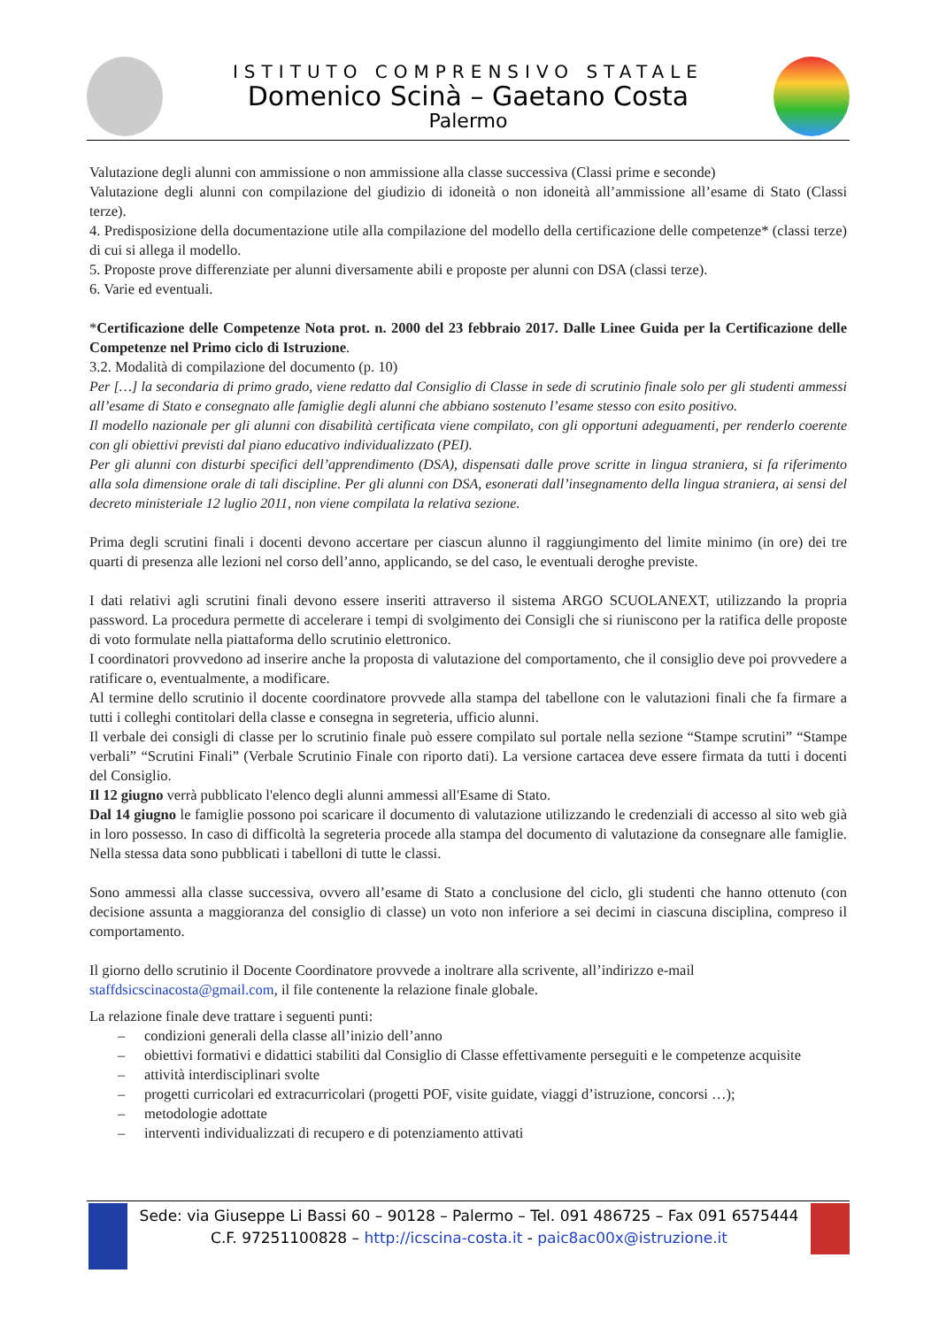ISTITUTO COMPRENSIVO STATALE
Domenico Scinà – Gaetano Costa
Palermo
Valutazione degli alunni con ammissione o non ammissione alla classe successiva (Classi prime e seconde)
Valutazione degli alunni con compilazione del giudizio di idoneità o non idoneità all’ammissione all’esame di Stato (Classi terze).
4. Predisposizione della documentazione utile alla compilazione del modello della certificazione delle competenze* (classi terze) di cui si allega il modello.
5. Proposte prove differenziate per alunni diversamente abili e proposte per alunni con DSA (classi terze).
6. Varie ed eventuali.
*Certificazione delle Competenze Nota prot. n. 2000 del 23 febbraio 2017. Dalle Linee Guida per la Certificazione delle Competenze nel Primo ciclo di Istruzione.
3.2. Modalità di compilazione del documento (p. 10)
Per […] la secondaria di primo grado, viene redatto dal Consiglio di Classe in sede di scrutinio finale solo per gli studenti ammessi all’esame di Stato e consegnato alle famiglie degli alunni che abbiano sostenuto l’esame stesso con esito positivo.
Il modello nazionale per gli alunni con disabilità certificata viene compilato, con gli opportuni adeguamenti, per renderlo coerente con gli obiettivi previsti dal piano educativo individualizzato (PEI).
Per gli alunni con disturbi specifici dell’apprendimento (DSA), dispensati dalle prove scritte in lingua straniera, si fa riferimento alla sola dimensione orale di tali discipline. Per gli alunni con DSA, esonerati dall’insegnamento della lingua straniera, ai sensi del decreto ministeriale 12 luglio 2011, non viene compilata la relativa sezione.
Prima degli scrutini finali i docenti devono accertare per ciascun alunno il raggiungimento del limite minimo (in ore) dei tre quarti di presenza alle lezioni nel corso dell’anno, applicando, se del caso, le eventuali deroghe previste.
I dati relativi agli scrutini finali devono essere inseriti attraverso il sistema ARGO SCUOLANEXT, utilizzando la propria password. La procedura permette di accelerare i tempi di svolgimento dei Consigli che si riuniscono per la ratifica delle proposte di voto formulate nella piattaforma dello scrutinio elettronico.
I coordinatori provvedono ad inserire anche la proposta di valutazione del comportamento, che il consiglio deve poi provvedere a ratificare o, eventualmente, a modificare.
Al termine dello scrutinio il docente coordinatore provvede alla stampa del tabellone con le valutazioni finali che fa firmare a tutti i colleghi contitolari della classe e consegna in segreteria, ufficio alunni.
Il verbale dei consigli di classe per lo scrutinio finale può essere compilato sul portale nella sezione “Stampe scrutini” “Stampe verbali” “Scrutini Finali” (Verbale Scrutinio Finale con riporto dati). La versione cartacea deve essere firmata da tutti i docenti del Consiglio.
Il 12 giugno verrà pubblicato l'elenco degli alunni ammessi all'Esame di Stato.
Dal 14 giugno le famiglie possono poi scaricare il documento di valutazione utilizzando le credenziali di accesso al sito web già in loro possesso. In caso di difficoltà la segreteria procede alla stampa del documento di valutazione da consegnare alle famiglie. Nella stessa data sono pubblicati i tabelloni di tutte le classi.
Sono ammessi alla classe successiva, ovvero all’esame di Stato a conclusione del ciclo, gli studenti che hanno ottenuto (con decisione assunta a maggioranza del consiglio di classe) un voto non inferiore a sei decimi in ciascuna disciplina, compreso il comportamento.
Il giorno dello scrutinio il Docente Coordinatore provvede a inoltrare alla scrivente, all’indirizzo e-mail staffdsicscinacosta@gmail.com, il file contenente la relazione finale globale.
La relazione finale deve trattare i seguenti punti:
– condizioni generali della classe all’inizio dell’anno
– obiettivi formativi e didattici stabiliti dal Consiglio di Classe effettivamente perseguiti e le competenze acquisite
– attività interdisciplinari svolte
– progetti curricolari ed extracurricolari (progetti POF, visite guidate, viaggi d’istruzione, concorsi …);
– metodologie adottate
– interventi individualizzati di recupero e di potenziamento attivati
Sede: via Giuseppe Li Bassi 60 – 90128 – Palermo – Tel. 091 486725 – Fax 091 6575444
C.F. 97251100828 – http://icscina-costa.it - paic8ac00x@istruzione.it